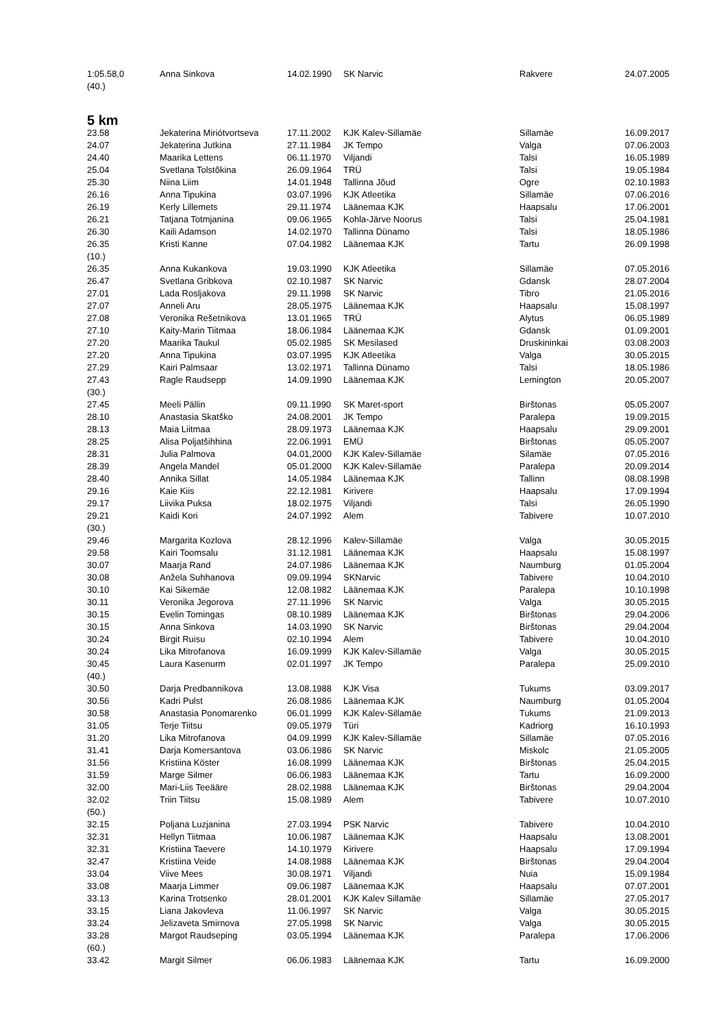| 1:05.58,0 | Anna Sinkova | 14.02.1990 | SK Narvic | Rakvere | 24.07.2005 |
| (40.) | | | | | |
5 km
| 23.58 | Jekaterina Miriótvortseva | 17.11.2002 | KJK Kalev-Sillamäe | Sillamäe | 16.09.2017 |
| 24.07 | Jekaterina Jutkina | 27.11.1984 | JK Tempo | Valga | 07.06.2003 |
| 24.40 | Maarika Lettens | 06.11.1970 | Viljandi | Talsi | 16.05.1989 |
| 25.04 | Svetlana Tolstõkina | 26.09.1964 | TRÜ | Talsi | 19.05.1984 |
| 25.30 | Niina Liim | 14.01.1948 | Tallinna Jõud | Ogre | 02.10.1983 |
| 26.16 | Anna Tipukina | 03.07.1996 | KJK Atleetika | Sillamäe | 07.06.2016 |
| 26.19 | Kerly Lillemets | 29.11.1974 | Läänemaa KJK | Haapsalu | 17.06.2001 |
| 26.21 | Tatjana Totmjanina | 09.06.1965 | Kohla-Järve Noorus | Talsi | 25.04.1981 |
| 26.30 | Kaili Adamson | 14.02.1970 | Tallinna Dünamo | Talsi | 18.05.1986 |
| 26.35 | Kristi Kanne | 07.04.1982 | Läänemaa KJK | Tartu | 26.09.1998 |
| (10.) | | | | | |
| 26.35 | Anna Kukankova | 19.03.1990 | KJK Atleetika | Sillamäe | 07.05.2016 |
| 26.47 | Svetlana Gribkova | 02.10.1987 | SK Narvic | Gdansk | 28.07.2004 |
| 27.01 | Lada Rosljakova | 29.11.1998 | SK Narvic | Tibro | 21.05.2016 |
| 27.07 | Anneli Aru | 28.05.1975 | Läänemaa KJK | Haapsalu | 15.08.1997 |
| 27.08 | Veronika Rešetnikova | 13.01.1965 | TRÜ | Alytus | 06.05.1989 |
| 27.10 | Kaity-Marin Tiitmaa | 18.06.1984 | Läänemaa KJK | Gdansk | 01.09.2001 |
| 27.20 | Maarika Taukul | 05.02.1985 | SK Mesilased | Druskininkai | 03.08.2003 |
| 27.20 | Anna Tipukina | 03.07.1995 | KJK Atleetika | Valga | 30.05.2015 |
| 27.29 | Kairi Palmsaar | 13.02.1971 | Tallinna Dünamo | Talsi | 18.05.1986 |
| 27.43 | Ragle Raudsepp | 14.09.1990 | Läänemaa KJK | Lemington | 20.05.2007 |
| (30.) | | | | | |
| 27.45 | Meeli Pällin | 09.11.1990 | SK Maret-sport | Birštonas | 05.05.2007 |
| 28.10 | Anastasia Skatško | 24.08.2001 | JK Tempo | Paralepa | 19.09.2015 |
| 28.13 | Maia Liitmaa | 28.09.1973 | Läänemaa KJK | Haapsalu | 29.09.2001 |
| 28.25 | Alisa Poljatšihhina | 22.06.1991 | EMÜ | Birštonas | 05.05.2007 |
| 28.31 | Julia Palmova | 04.01,2000 | KJK Kalev-Sillamäe | Silamäe | 07.05.2016 |
| 28.39 | Angela Mandel | 05.01.2000 | KJK Kalev-Sillamäe | Paralepa | 20.09.2014 |
| 28.40 | Annika Sillat | 14.05.1984 | Läänemaa KJK | Tallinn | 08.08.1998 |
| 29.16 | Kaie Kiis | 22.12.1981 | Kirivere | Haapsalu | 17.09.1994 |
| 29.17 | Liivika Puksa | 18.02.1975 | Viljandi | Talsi | 26.05.1990 |
| 29.21 | Kaidi Kori | 24.07.1992 | Alem | Tabivere | 10.07.2010 |
| (30.) | | | | | |
| 29.46 | Margarita Kozlova | 28.12.1996 | Kalev-Sillamäe | Valga | 30.05.2015 |
| 29.58 | Kairi Toomsalu | 31.12.1981 | Läänemaa KJK | Haapsalu | 15.08.1997 |
| 30.07 | Maarja Rand | 24.07.1986 | Läänemaa KJK | Naumburg | 01.05.2004 |
| 30.08 | Anžela Suhhanova | 09.09.1994 | SKNarvic | Tabivere | 10.04.2010 |
| 30.10 | Kai Sikemäe | 12.08.1982 | Läänemaa KJK | Paralepa | 10.10.1998 |
| 30.11 | Veronika Jegorova | 27.11.1996 | SK Narvic | Valga | 30.05.2015 |
| 30.15 | Evelin Tomingas | 08.10.1989 | Läänemaa KJK | Birštonas | 29.04.2006 |
| 30.15 | Anna Sinkova | 14.03.1990 | SK Narvic | Birštonas | 29.04.2004 |
| 30.24 | Birgit Ruisu | 02.10.1994 | Alem | Tabivere | 10.04.2010 |
| 30.24 | Lika Mitrofanova | 16.09.1999 | KJK Kalev-Sillamäe | Valga | 30.05.2015 |
| 30.45 | Laura Kasenurm | 02.01.1997 | JK Tempo | Paralepa | 25.09.2010 |
| (40.) | | | | | |
| 30.50 | Darja Predbannikova | 13.08.1988 | KJK Visa | Tukums | 03.09.2017 |
| 30.56 | Kadri Pulst | 26.08.1986 | Läänemaa KJK | Naumburg | 01.05.2004 |
| 30.58 | Anastasia Ponomarenko | 06.01.1999 | KJK Kalev-Sillamäe | Tukums | 21.09.2013 |
| 31.05 | Terje Tiitsu | 09.05.1979 | Türi | Kadriorg | 16.10.1993 |
| 31.20 | Lika Mitrofanova | 04.09.1999 | KJK Kalev-Sillamäe | Sillamäe | 07.05.2016 |
| 31.41 | Darja Komersantova | 03.06.1986 | SK Narvic | Miskolc | 21.05.2005 |
| 31.56 | Kristiina Köster | 16.08.1999 | Läänemaa KJK | Birštonas | 25.04.2015 |
| 31.59 | Marge Silmer | 06.06.1983 | Läänemaa KJK | Tartu | 16.09.2000 |
| 32.00 | Mari-Liis Teeääre | 28.02.1988 | Läänemaa KJK | Birštonas | 29.04.2004 |
| 32.02 | Triin Tiitsu | 15.08.1989 | Alem | Tabivere | 10.07.2010 |
| (50.) | | | | | |
| 32.15 | Poljana Luzjanina | 27.03.1994 | PSK Narvic | Tabivere | 10.04.2010 |
| 32.31 | Hellyn Tiitmaa | 10.06.1987 | Läänemaa KJK | Haapsalu | 13.08.2001 |
| 32.31 | Kristiina Taevere | 14.10.1979 | Kirivere | Haapsalu | 17.09.1994 |
| 32.47 | Kristiina Veide | 14.08.1988 | Läänemaa KJK | Birštonas | 29.04.2004 |
| 33.04 | Viive Mees | 30.08.1971 | Viljandi | Nuia | 15.09.1984 |
| 33.08 | Maarja Limmer | 09.06.1987 | Läänemaa KJK | Haapsalu | 07.07.2001 |
| 33.13 | Karina Trotsenko | 28.01.2001 | KJK Kalev Sillamäe | Sillamäe | 27.05.2017 |
| 33.15 | Liana Jakovleva | 11.06.1997 | SK Narvic | Valga | 30.05.2015 |
| 33.24 | Jelizaveta Smirnova | 27.05.1998 | SK Narvic | Valga | 30.05.2015 |
| 33.28 | Margot Raudseping | 03.05.1994 | Läänemaa KJK | Paralepa | 17.06.2006 |
| (60.) | | | | | |
| 33.42 | Margit Silmer | 06.06.1983 | Läänemaa KJK | Tartu | 16.09.2000 |